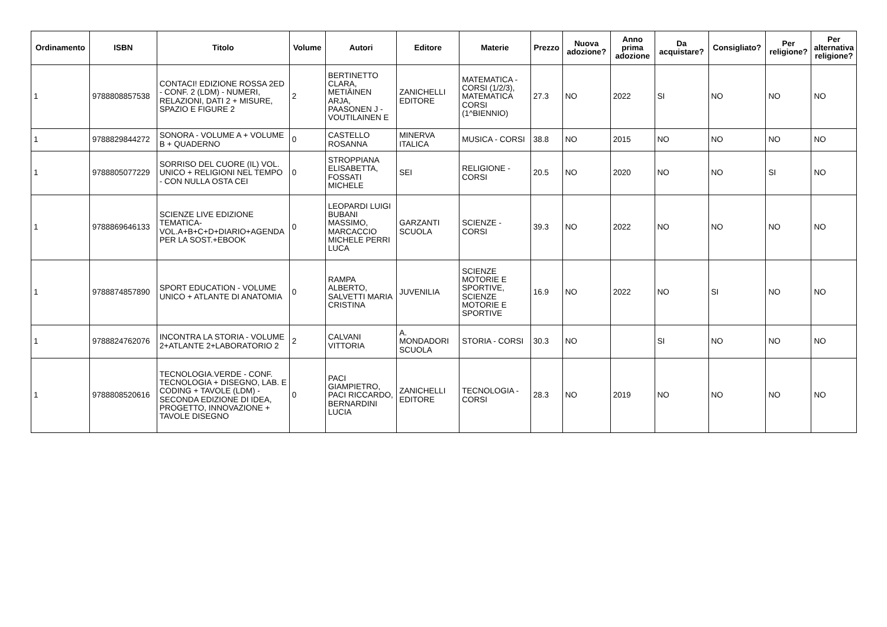| Ordinamento | ISBN | Titolo | Volume | Autori | Editore | Materie | Prezzo | Nuova adozione? | Anno prima adozione | Da acquistare? | Consigliato? | Per religione? | Per alternativa religione? |
| --- | --- | --- | --- | --- | --- | --- | --- | --- | --- | --- | --- | --- | --- |
| 1 | 9788808857538 | CONTACI! EDIZIONE ROSSA 2ED - CONF. 2 (LDM) - NUMERI, RELAZIONI, DATI 2 + MISURE, SPAZIO E FIGURE 2 | 2 | BERTINETTO CLARA, METIÄINEN ARJA, PAASONEN J - VOUTILAINEN E | ZANICHELLI EDITORE | MATEMATICA - CORSI (1/2/3), MATEMATICA CORSI (1^BIENNIO) | 27.3 | NO | 2022 | SI | NO | NO | NO |
| 1 | 9788829844272 | SONORA - VOLUME A + VOLUME B + QUADERNO | 0 | CASTELLO ROSANNA | MINERVA ITALICA | MUSICA - CORSI | 38.8 | NO | 2015 | NO | NO | NO | NO |
| 1 | 9788805077229 | SORRISO DEL CUORE (IL) VOL. UNICO + RELIGIONI NEL TEMPO - CON NULLA OSTA CEI | 0 | STROPPIANA ELISABETTA, FOSSATI MICHELE | SEI | RELIGIONE - CORSI | 20.5 | NO | 2020 | NO | NO | SI | NO |
| 1 | 9788869646133 | SCIENZE LIVE EDIZIONE TEMATICA- VOL.A+B+C+D+DIARIO+AGENDA PER LA SOST.+EBOOK | 0 | LEOPARDI LUIGI BUBANI MASSIMO, MARCACCIO MICHELE PERRI LUCA | GARZANTI SCUOLA | SCIENZE - CORSI | 39.3 | NO | 2022 | NO | NO | NO | NO |
| 1 | 9788874857890 | SPORT EDUCATION - VOLUME UNICO + ATLANTE DI ANATOMIA | 0 | RAMPA ALBERTO, SALVETTI MARIA CRISTINA | JUVENILIA | SCIENZE MOTORIE E SPORTIVE, SCIENZE MOTORIE E SPORTIVE | 16.9 | NO | 2022 | NO | SI | NO | NO |
| 1 | 9788824762076 | INCONTRA LA STORIA - VOLUME 2+ATLANTE 2+LABORATORIO 2 | 2 | CALVANI VITTORIA | A. MONDADORI SCUOLA | STORIA - CORSI | 30.3 | NO | | SI | NO | NO | NO |
| 1 | 9788808520616 | TECNOLOGIA.VERDE - CONF. TECNOLOGIA + DISEGNO, LAB. E CODING + TAVOLE (LDM) - SECONDA EDIZIONE DI IDEA, PROGETTO, INNOVAZIONE + TAVOLE DISEGNO | 0 | PACI GIAMPIETRO, PACI RICCARDO, BERNARDINI LUCIA | ZANICHELLI EDITORE | TECNOLOGIA - CORSI | 28.3 | NO | 2019 | NO | NO | NO | NO |